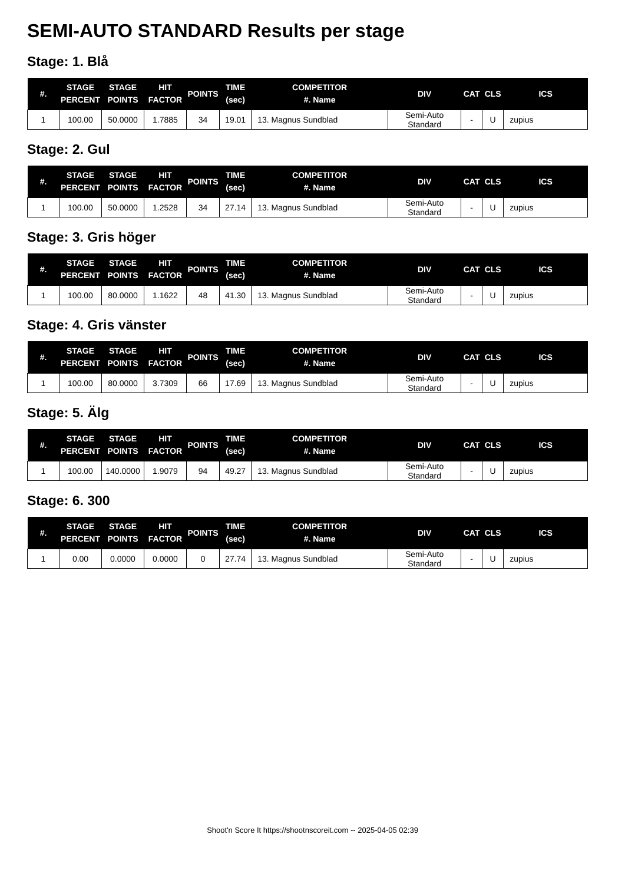SEMI-AUTO STANDARD Results per stage
Stage: 1. Blå
| #. | STAGE PERCENT | STAGE POINTS | HIT FACTOR | POINTS | TIME (sec) | COMPETITOR #. Name | DIV | CAT | CLS | ICS |
| --- | --- | --- | --- | --- | --- | --- | --- | --- | --- | --- |
| 1 | 100.00 | 50.0000 | 1.7885 | 34 | 19.01 | 13. Magnus Sundblad | Semi-Auto Standard | - | U | zupius |
Stage: 2. Gul
| #. | STAGE PERCENT | STAGE POINTS | HIT FACTOR | POINTS | TIME (sec) | COMPETITOR #. Name | DIV | CAT | CLS | ICS |
| --- | --- | --- | --- | --- | --- | --- | --- | --- | --- | --- |
| 1 | 100.00 | 50.0000 | 1.2528 | 34 | 27.14 | 13. Magnus Sundblad | Semi-Auto Standard | - | U | zupius |
Stage: 3. Gris höger
| #. | STAGE PERCENT | STAGE POINTS | HIT FACTOR | POINTS | TIME (sec) | COMPETITOR #. Name | DIV | CAT | CLS | ICS |
| --- | --- | --- | --- | --- | --- | --- | --- | --- | --- | --- |
| 1 | 100.00 | 80.0000 | 1.1622 | 48 | 41.30 | 13. Magnus Sundblad | Semi-Auto Standard | - | U | zupius |
Stage: 4. Gris vänster
| #. | STAGE PERCENT | STAGE POINTS | HIT FACTOR | POINTS | TIME (sec) | COMPETITOR #. Name | DIV | CAT | CLS | ICS |
| --- | --- | --- | --- | --- | --- | --- | --- | --- | --- | --- |
| 1 | 100.00 | 80.0000 | 3.7309 | 66 | 17.69 | 13. Magnus Sundblad | Semi-Auto Standard | - | U | zupius |
Stage: 5. Älg
| #. | STAGE PERCENT | STAGE POINTS | HIT FACTOR | POINTS | TIME (sec) | COMPETITOR #. Name | DIV | CAT | CLS | ICS |
| --- | --- | --- | --- | --- | --- | --- | --- | --- | --- | --- |
| 1 | 100.00 | 140.0000 | 1.9079 | 94 | 49.27 | 13. Magnus Sundblad | Semi-Auto Standard | - | U | zupius |
Stage: 6. 300
| #. | STAGE PERCENT | STAGE POINTS | HIT FACTOR | POINTS | TIME (sec) | COMPETITOR #. Name | DIV | CAT | CLS | ICS |
| --- | --- | --- | --- | --- | --- | --- | --- | --- | --- | --- |
| 1 | 0.00 | 0.0000 | 0.0000 | 0 | 27.74 | 13. Magnus Sundblad | Semi-Auto Standard | - | U | zupius |
Shoot'n Score It https://shootnscoreit.com -- 2025-04-05 02:39